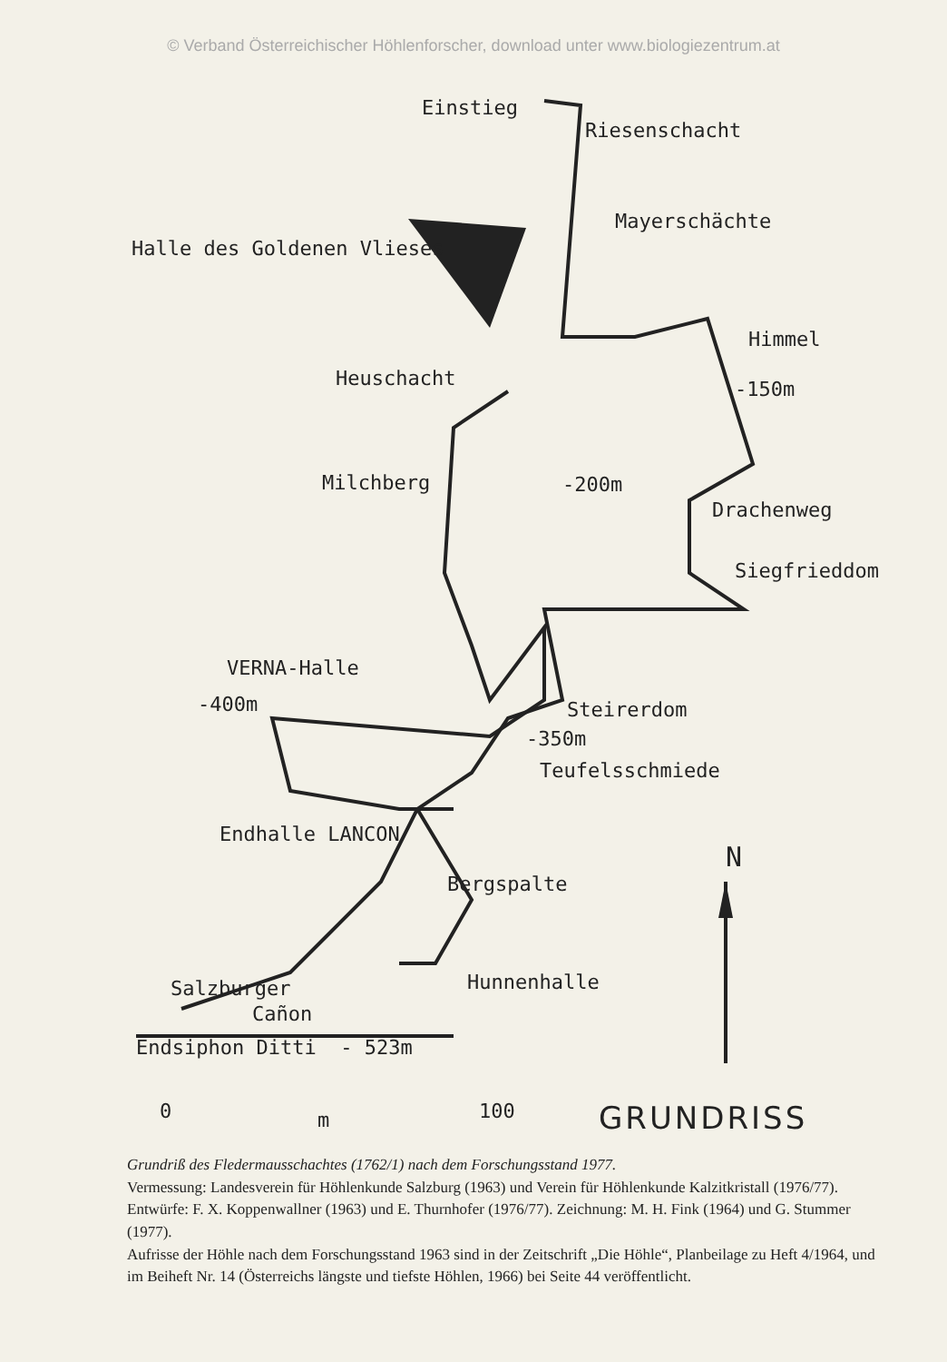© Verband Österreichischer Höhlenforscher, download unter www.biologiezentrum.at
Einstieg
Riesenschacht
Mayerschächte
Halle des Goldenen Vlieses
Himmel
Heuschacht -150m
Milchberg -200m
Drachenweg
Siegfrieddom
VERNA-Halle
-400m Steirerdom
-350m
Teufelsschmiede
Endhalle LANCON
N
Bergspalte
Hunnenhalle
Salzburger
Cañon
Endsiphon Ditti - 523m
0 m 100 GRUNDRISS
Grundriß des Fledermausschachtes (1762/1) nach dem Forschungsstand 1977.
Vermessung: Landesverein für Höhlenkunde Salzburg (1963) und Verein für Höhlenkunde Kalzitkristall (1976/77). Entwürfe: F. X. Koppenwallner (1963) und E. Thurnhofer (1976/77). Zeichnung: M. H. Fink (1964) und G. Stummer (1977).
Aufrisse der Höhle nach dem Forschungsstand 1963 sind in der Zeitschrift „Die Höhle“, Planbeilage zu Heft 4/1964, und im Beiheft Nr. 14 (Österreichs längste und tiefste Höhlen, 1966) bei Seite 44 veröffentlicht.